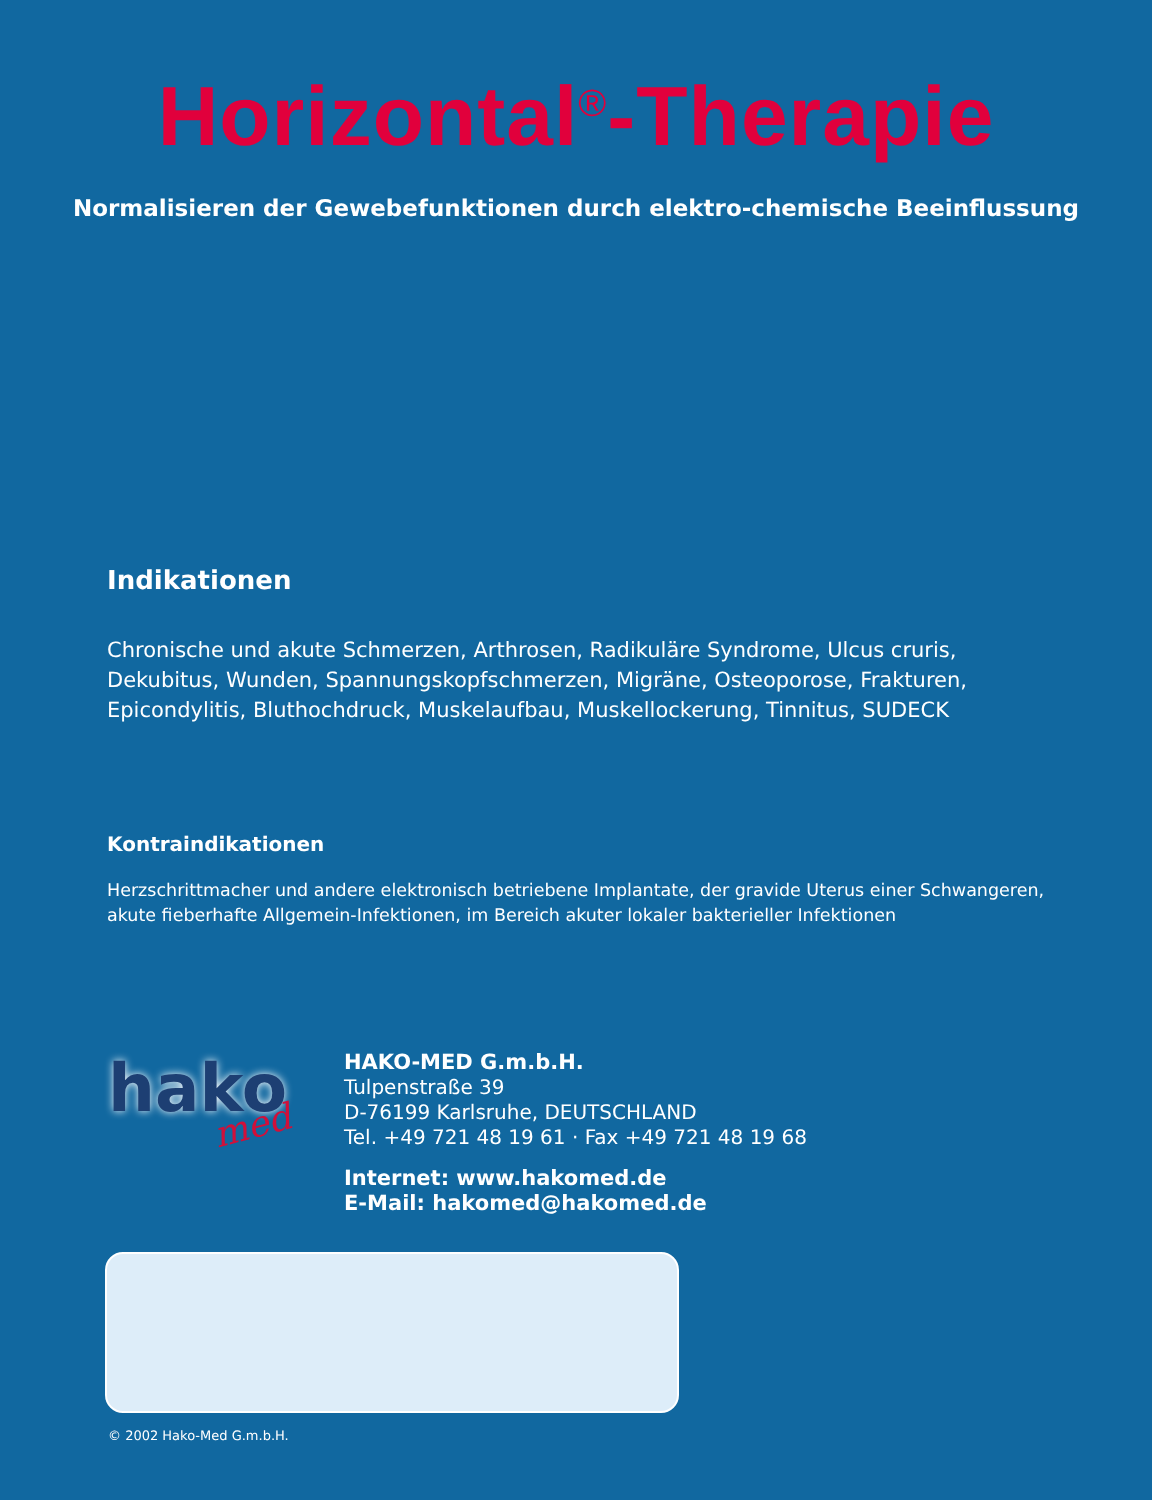Horizontal<sup>®</sup>-Therapie
Normalisieren der Gewebefunktionen durch elektro-chemische Beeinflussung
Indikationen
Chronische und akute Schmerzen, Arthrosen, Radikuläre Syndrome, Ulcus cruris, Dekubitus, Wunden, Spannungskopfschmerzen, Migräne, Osteoporose, Frakturen, Epicondylitis, Bluthochdruck, Muskelaufbau, Muskellockerung, Tinnitus, SUDECK
Kontraindikationen
Herzschrittmacher und andere elektronisch betriebene Implantate, der gravide Uterus einer Schwangeren, akute fieberhafte Allgemein-Infektionen, im Bereich akuter lokaler bakterieller Infektionen
hako med
HAKO-MED G.m.b.H.
Tulpenstraße 39
D-76199 Karlsruhe, DEUTSCHLAND
Tel. +49 721 48 19 61 · Fax +49 721 48 19 68
Internet: www.hakomed.de
E-Mail: hakomed@hakomed.de
© 2002 Hako-Med G.m.b.H.